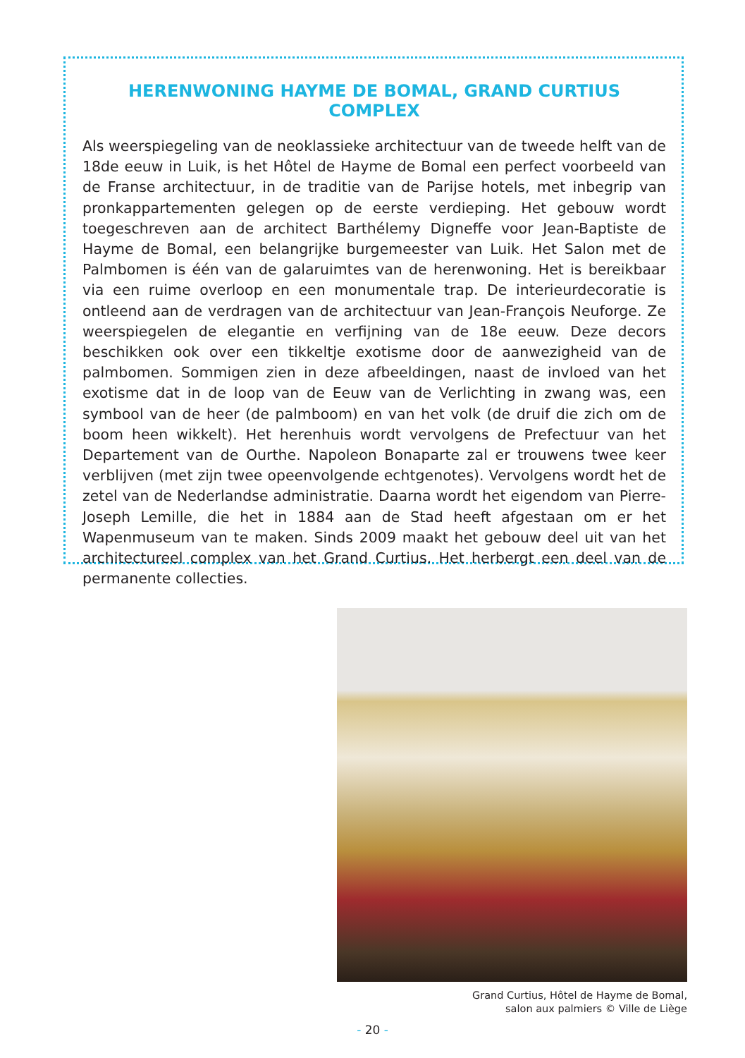HERENWONING HAYME DE BOMAL, GRAND CURTIUS COMPLEX
Als weerspiegeling van de neoklassieke architectuur van de tweede helft van de 18de eeuw in Luik, is het Hôtel de Hayme de Bomal een perfect voorbeeld van de Franse architectuur, in de traditie van de Parijse hotels, met inbegrip van pronkappartementen gelegen op de eerste verdieping. Het gebouw wordt toegeschreven aan de architect Barthélemy Digneffe voor Jean-Baptiste de Hayme de Bomal, een belangrijke burgemeester van Luik. Het Salon met de Palmbomen is één van de galaruimtes van de herenwoning. Het is bereikbaar via een ruime overloop en een monumentale trap. De interieurdecoratie is ontleend aan de verdragen van de architectuur van Jean-François Neuforge. Ze weerspiegelen de elegantie en verfijning van de 18e eeuw. Deze decors beschikken ook over een tikkeltje exotisme door de aanwezigheid van de palmbomen. Sommigen zien in deze afbeeldingen, naast de invloed van het exotisme dat in de loop van de Eeuw van de Verlichting in zwang was, een symbool van de heer (de palmboom) en van het volk (de druif die zich om de boom heen wikkelt). Het herenhuis wordt vervolgens de Prefectuur van het Departement van de Ourthe. Napoleon Bonaparte zal er trouwens twee keer verblijven (met zijn twee opeenvolgende echtgenotes). Vervolgens wordt het de zetel van de Nederlandse administratie. Daarna wordt het eigendom van Pierre-Joseph Lemille, die het in 1884 aan de Stad heeft afgestaan om er het Wapenmuseum van te maken. Sinds 2009 maakt het gebouw deel uit van het architectureel complex van het Grand Curtius. Het herbergt een deel van de permanente collecties.
Grand Curtius, Hôtel de Hayme de Bomal,
salon aux palmiers © Ville de Liège
- 20 -